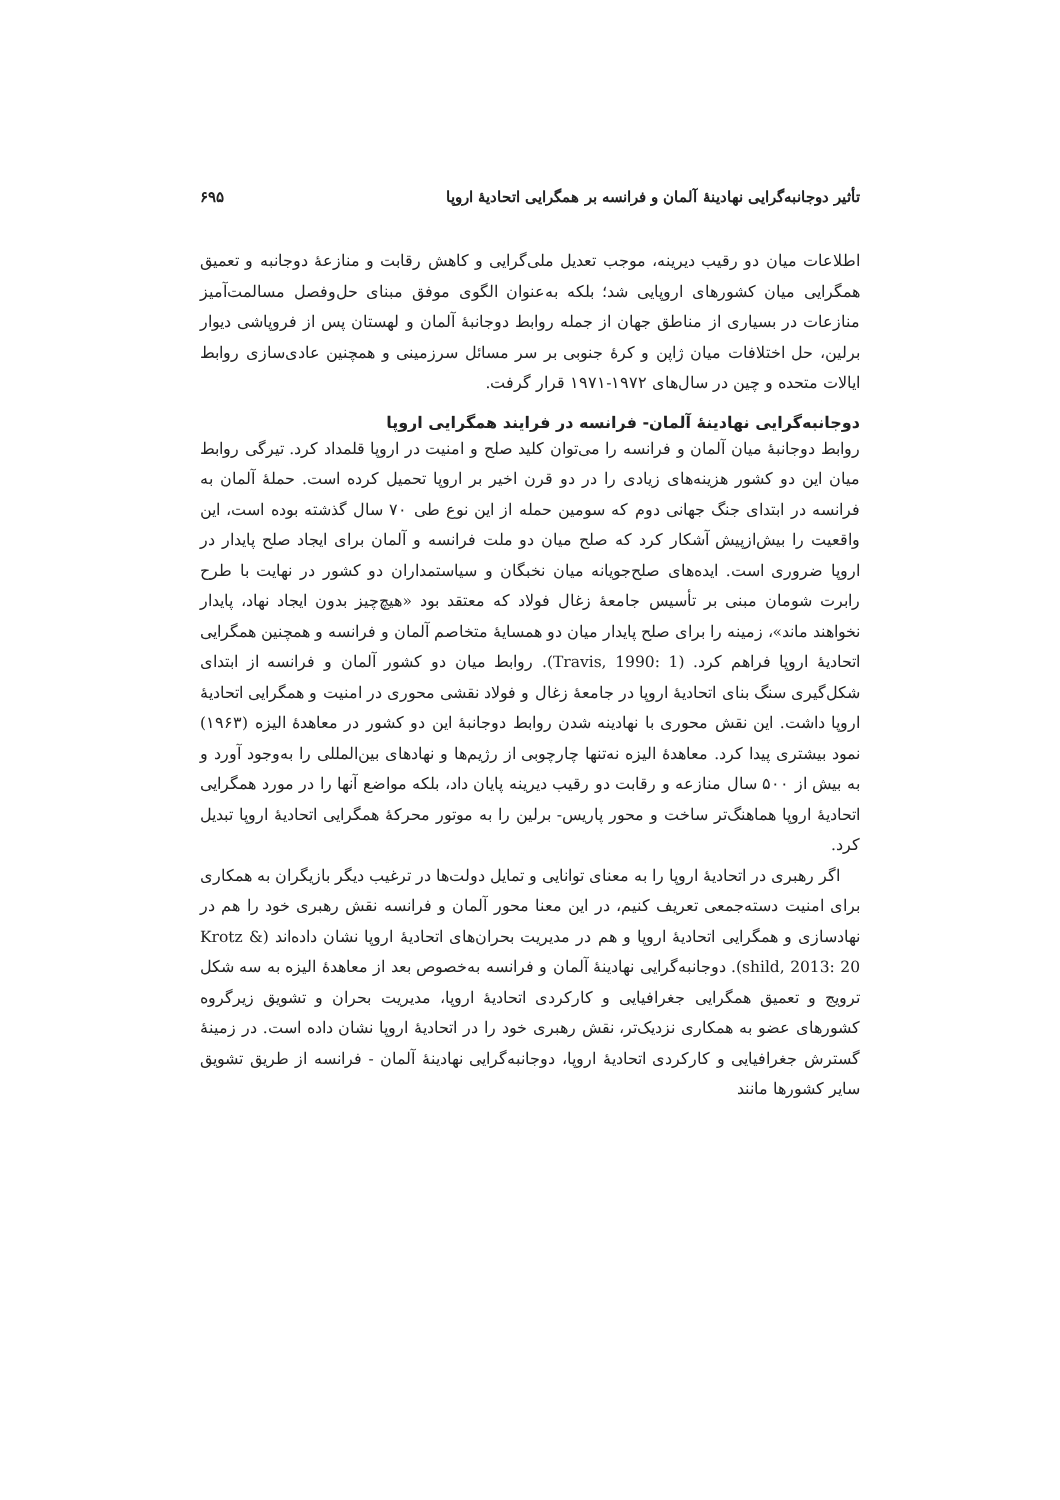تأثیر دوجانبه‌گرایی نهادینهٔ آلمان و فرانسه بر همگرایی اتحادیهٔ اروپا ۶۹۵
اطلاعات میان دو رقیب دیرینه، موجب تعدیل ملی‌گرایی و کاهش رقابت و منازعهٔ دوجانبه و تعمیق همگرایی میان کشورهای اروپایی شد؛ بلکه به‌عنوان الگوی موفق مبنای حل‌وفصل مسالمت‌آمیز منازعات در بسیاری از مناطق جهان از جمله روابط دوجانبهٔ آلمان و لهستان پس از فروپاشی دیوار برلین، حل اختلافات میان ژاپن و کرهٔ جنوبی بر سر مسائل سرزمینی و همچنین عادی‌سازی روابط ایالات متحده و چین در سال‌های ۱۹۷۲-۱۹۷۱ قرار گرفت.
دوجانبه‌گرایی نهادینهٔ آلمان- فرانسه در فرایند همگرایی اروپا
روابط دوجانبهٔ میان آلمان و فرانسه را می‌توان کلید صلح و امنیت در اروپا قلمداد کرد. تیرگی روابط میان این دو کشور هزینه‌های زیادی را در دو قرن اخیر بر اروپا تحمیل کرده است. حملهٔ آلمان به فرانسه در ابتدای جنگ جهانی دوم که سومین حمله از این نوع طی ۷۰ سال گذشته بوده است، این واقعیت را بیش‌ازپیش آشکار کرد که صلح میان دو ملت فرانسه و آلمان برای ایجاد صلح پایدار در اروپا ضروری است. ایده‌های صلح‌جویانه میان نخبگان و سیاستمداران دو کشور در نهایت با طرح رابرت شومان مبنی بر تأسیس جامعهٔ زغال فولاد که معتقد بود «هیچ‌چیز بدون ایجاد نهاد، پایدار نخواهند ماند»، زمینه را برای صلح پایدار میان دو همسایهٔ متخاصم آلمان و فرانسه و همچنین همگرایی اتحادیهٔ اروپا فراهم کرد. (Travis, 1990: 1). روابط میان دو کشور آلمان و فرانسه از ابتدای شکل‌گیری سنگ بنای اتحادیهٔ اروپا در جامعهٔ زغال و فولاد نقشی محوری در امنیت و همگرایی اتحادیهٔ اروپا داشت. این نقش محوری با نهادینه شدن روابط دوجانبهٔ این دو کشور در معاهدهٔ الیزه (۱۹۶۳) نمود بیشتری پیدا کرد. معاهدهٔ الیزه نه‌تنها چارچوبی از رژیم‌ها و نهادهای بین‌المللی را به‌وجود آورد و به بیش از ۵۰۰ سال منازعه و رقابت دو رقیب دیرینه پایان داد، بلکه مواضع آنها را در مورد همگرایی اتحادیهٔ اروپا هماهنگ‌تر ساخت و محور پاریس- برلین را به موتور محرکهٔ همگرایی اتحادیهٔ اروپا تبدیل کرد.
اگر رهبری در اتحادیهٔ اروپا را به معنای توانایی و تمایل دولت‌ها در ترغیب دیگر بازیگران به همکاری برای امنیت دسته‌جمعی تعریف کنیم، در این معنا محور آلمان و فرانسه نقش رهبری خود را هم در نهادسازی و همگرایی اتحادیهٔ اروپا و هم در مدیریت بحران‌های اتحادیهٔ اروپا نشان داده‌اند (Krotz & shild, 2013: 20). دوجانبه‌گرایی نهادینهٔ آلمان و فرانسه به‌خصوص بعد از معاهدهٔ الیزه به سه شکل ترویج و تعمیق همگرایی جغرافیایی و کارکردی اتحادیهٔ اروپا، مدیریت بحران و تشویق زیرگروه کشورهای عضو به همکاری نزدیک‌تر، نقش رهبری خود را در اتحادیهٔ اروپا نشان داده است. در زمینهٔ گسترش جغرافیایی و کارکردی اتحادیهٔ اروپا، دوجانبه‌گرایی نهادینهٔ آلمان - فرانسه از طریق تشویق سایر کشورها مانند